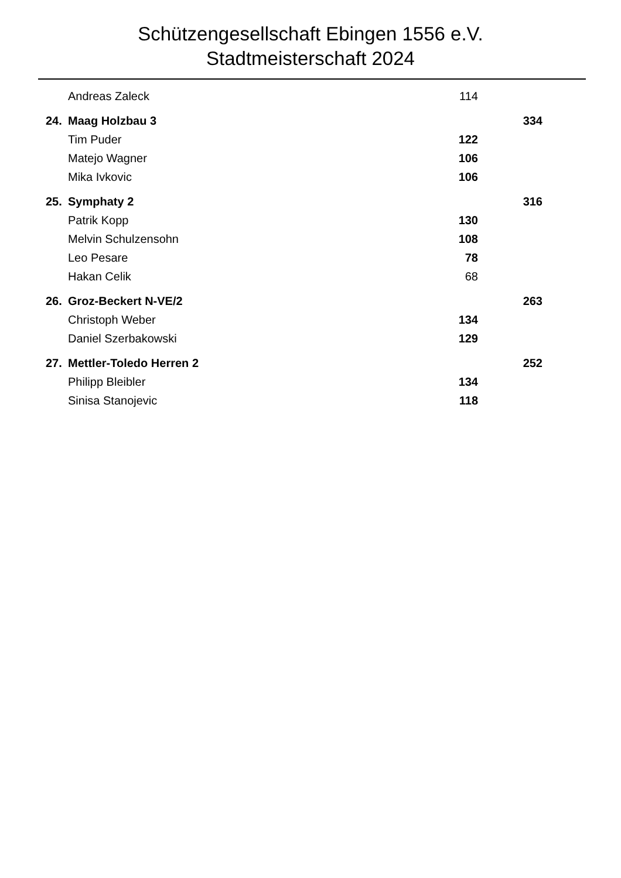Schützengesellschaft Ebingen 1556 e.V.
Stadtmeisterschaft 2024
| | Andreas Zaleck | 114 | |
| 24. | Maag Holzbau 3 | | 334 |
| | Tim Puder | 122 | |
| | Matejo Wagner | 106 | |
| | Mika Ivkovic | 106 | |
| 25. | Symphaty 2 | | 316 |
| | Patrik Kopp | 130 | |
| | Melvin Schulzensohn | 108 | |
| | Leo Pesare | 78 | |
| | Hakan Celik | 68 | |
| 26. | Groz-Beckert N-VE/2 | | 263 |
| | Christoph Weber | 134 | |
| | Daniel Szerbakowski | 129 | |
| 27. | Mettler-Toledo Herren 2 | | 252 |
| | Philipp Bleibler | 134 | |
| | Sinisa Stanojevic | 118 | |